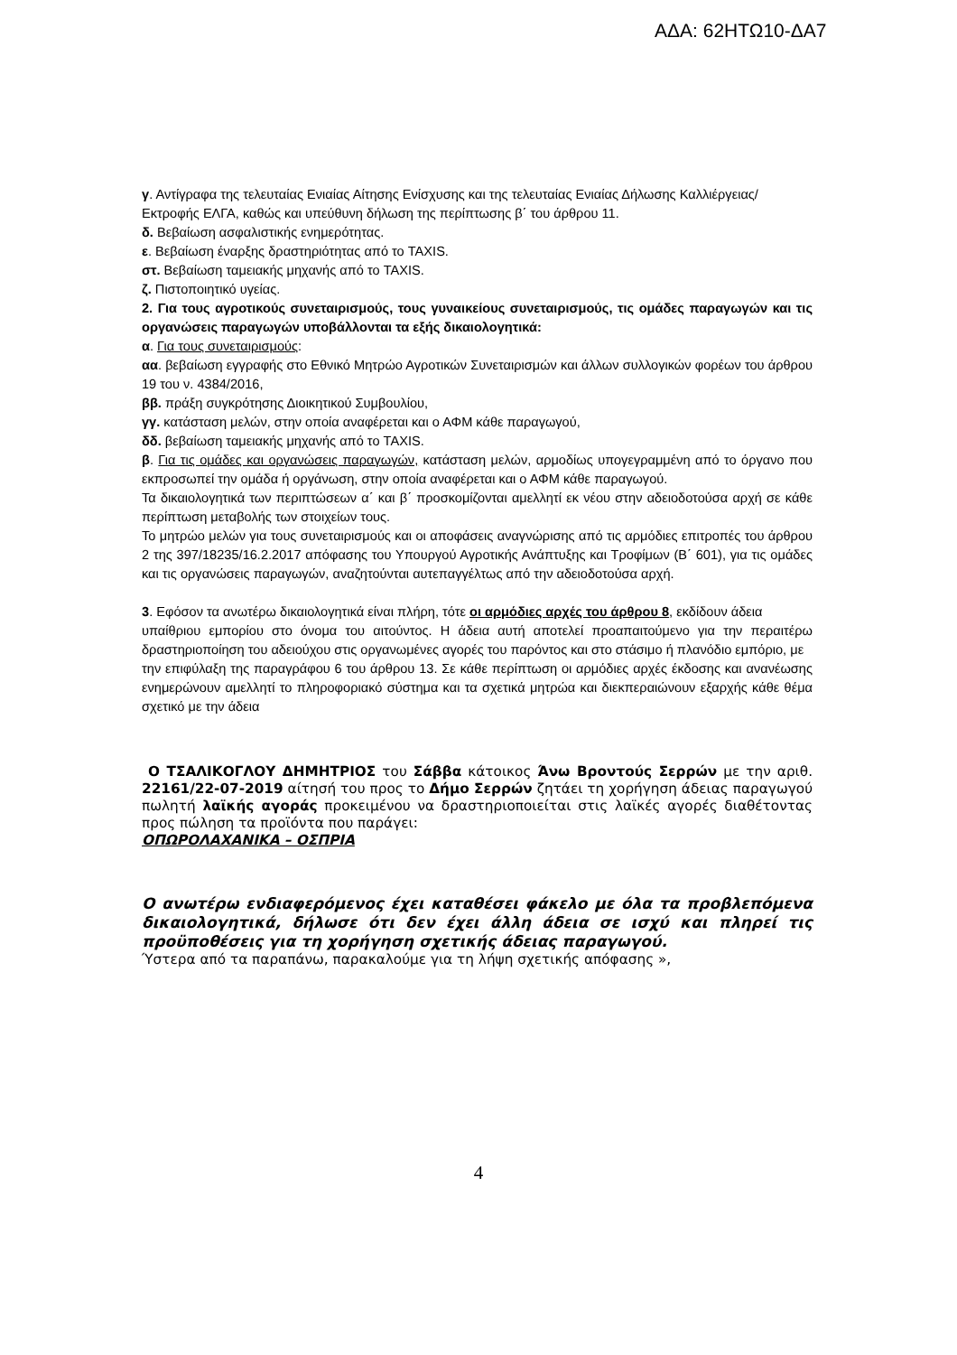ΑΔΑ: 62ΗΤΩ10-ΔΑ7
γ. Αντίγραφα της τελευταίας Ενιαίας Αίτησης Ενίσχυσης και της τελευταίας Ενιαίας Δήλωσης Καλλιέργειας/
Εκτροφής ΕΛΓΑ, καθώς και υπεύθυνη δήλωση της περίπτωσης β΄ του άρθρου 11.
δ. Βεβαίωση ασφαλιστικής ενημερότητας.
ε. Βεβαίωση έναρξης δραστηριότητας από το TAXIS.
στ. Βεβαίωση ταμειακής μηχανής από το TAXIS.
ζ. Πιστοποιητικό υγείας.
2. Για τους αγροτικούς συνεταιρισμούς, τους γυναικείους συνεταιρισμούς, τις ομάδες παραγωγών και τις οργανώσεις παραγωγών υποβάλλονται τα εξής δικαιολογητικά:
α. Για τους συνεταιρισμούς:
αα. βεβαίωση εγγραφής στο Εθνικό Μητρώο Αγροτικών Συνεταιρισμών και άλλων συλλογικών φορέων του άρθρου 19 του ν. 4384/2016,
ββ. πράξη συγκρότησης Διοικητικού Συμβουλίου,
γγ. κατάσταση μελών, στην οποία αναφέρεται και ο ΑΦΜ κάθε παραγωγού,
δδ. βεβαίωση ταμειακής μηχανής από το TAXIS.
β. Για τις ομάδες και οργανώσεις παραγωγών, κατάσταση μελών, αρμοδίως υπογεγραμμένη από το όργανο που εκπροσωπεί την ομάδα ή οργάνωση, στην οποία αναφέρεται και ο ΑΦΜ κάθε παραγωγού.
Τα δικαιολογητικά των περιπτώσεων α΄ και β΄ προσκομίζονται αμελλητί εκ νέου στην αδειοδοτούσα αρχή σε κάθε περίπτωση μεταβολής των στοιχείων τους.
Το μητρώο μελών για τους συνεταιρισμούς και οι αποφάσεις αναγνώρισης από τις αρμόδιες επιτροπές του άρθρου 2 της 397/18235/16.2.2017 απόφασης του Υπουργού Αγροτικής Ανάπτυξης και Τροφίμων (Β΄ 601), για τις ομάδες και τις οργανώσεις παραγωγών, αναζητούνται αυτεπαγγέλτως από την αδειοδοτούσα αρχή.
3. Εφόσον τα ανωτέρω δικαιολογητικά είναι πλήρη, τότε οι αρμόδιες αρχές του άρθρου 8, εκδίδουν άδεια
υπαίθριου εμπορίου στο όνομα του αιτούντος. Η άδεια αυτή αποτελεί προαπαιτούμενο για την περαιτέρω δραστηριοποίηση του αδειούχου στις οργανωμένες αγορές του παρόντος και στο στάσιμο ή πλανόδιο εμπόριο, με
την επιφύλαξη της παραγράφου 6 του άρθρου 13. Σε κάθε περίπτωση οι αρμόδιες αρχές έκδοσης και ανανέωσης ενημερώνουν αμελλητί το πληροφοριακό σύστημα και τα σχετικά μητρώα και διεκπεραιώνουν εξαρχής κάθε θέμα σχετικό με την άδεια
Ο ΤΣΑΛΙΚΟΓΛΟΥ ΔΗΜΗΤΡΙΟΣ του Σάββα κάτοικος Άνω Βροντούς Σερρών με την αριθ. 22161/22-07-2019 αίτησή του προς το Δήμο Σερρών ζητάει τη χορήγηση άδειας παραγωγού πωλητή λαϊκής αγοράς προκειμένου να δραστηριοποιείται στις λαϊκές αγορές διαθέτοντας προς πώληση τα προϊόντα που παράγει:
ΟΠΩΡΟΛΑΧΑΝΙΚΑ – ΟΣΠΡΙΑ
Ο ανωτέρω ενδιαφερόμενος έχει καταθέσει φάκελο με όλα τα προβλεπόμενα δικαιολογητικά, δήλωσε ότι δεν έχει άλλη άδεια σε ισχύ και πληρεί τις προϋποθέσεις για τη χορήγηση σχετικής άδειας παραγωγού.
Ύστερα από τα παραπάνω, παρακαλούμε για τη λήψη σχετικής απόφασης »,
4